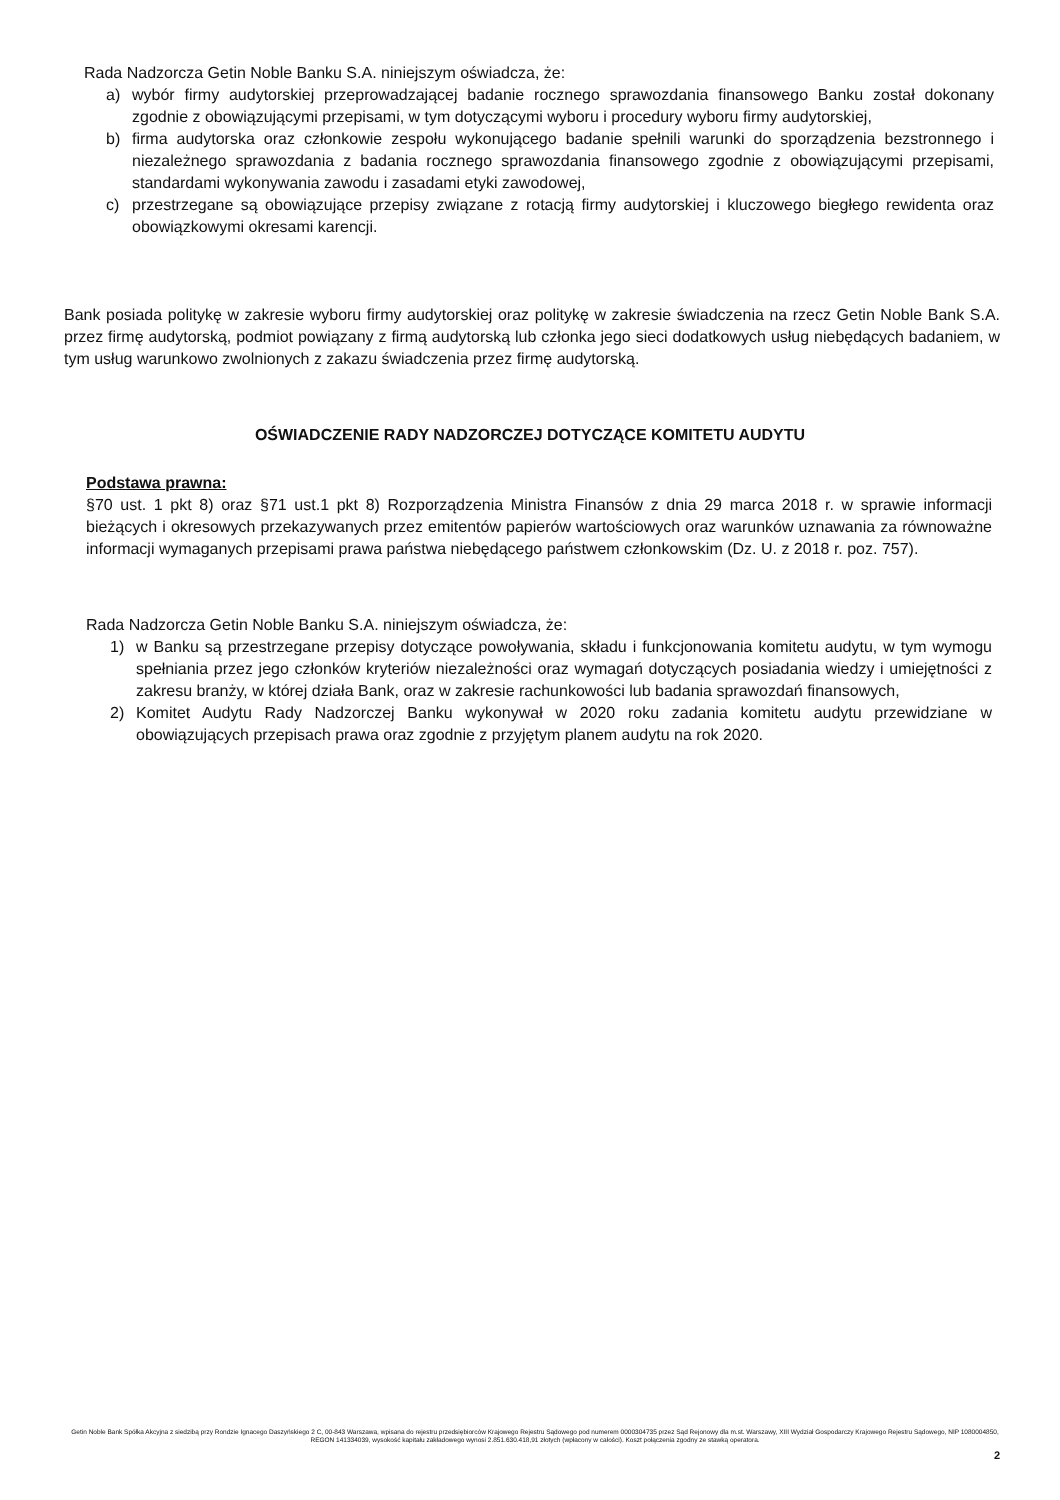Rada Nadzorcza Getin Noble Banku S.A. niniejszym oświadcza, że:
a) wybór firmy audytorskiej przeprowadzającej badanie rocznego sprawozdania finansowego Banku został dokonany zgodnie z obowiązującymi przepisami, w tym dotyczącymi wyboru i procedury wyboru firmy audytorskiej,
b) firma audytorska oraz członkowie zespołu wykonującego badanie spełnili warunki do sporządzenia bezstronnego i niezależnego sprawozdania z badania rocznego sprawozdania finansowego zgodnie z obowiązującymi przepisami, standardami wykonywania zawodu i zasadami etyki zawodowej,
c) przestrzegane są obowiązujące przepisy związane z rotacją firmy audytorskiej i kluczowego biegłego rewidenta oraz obowiązkowymi okresami karencji.
Bank posiada politykę w zakresie wyboru firmy audytorskiej oraz politykę w zakresie świadczenia na rzecz Getin Noble Bank S.A. przez firmę audytorską, podmiot powiązany z firmą audytorską lub członka jego sieci dodatkowych usług niebędących badaniem, w tym usług warunkowo zwolnionych z zakazu świadczenia przez firmę audytorską.
OŚWIADCZENIE RADY NADZORCZEJ DOTYCZĄCE KOMITETU AUDYTU
Podstawa prawna:
§70 ust. 1 pkt 8) oraz §71 ust.1 pkt 8) Rozporządzenia Ministra Finansów z dnia 29 marca 2018 r. w sprawie informacji bieżących i okresowych przekazywanych przez emitentów papierów wartościowych oraz warunków uznawania za równoważne informacji wymaganych przepisami prawa państwa niebędącego państwem członkowskim (Dz. U. z 2018 r. poz. 757).
Rada Nadzorcza Getin Noble Banku S.A. niniejszym oświadcza, że:
1) w Banku są przestrzegane przepisy dotyczące powoływania, składu i funkcjonowania komitetu audytu, w tym wymogu spełniania przez jego członków kryteriów niezależności oraz wymagań dotyczących posiadania wiedzy i umiejętności z zakresu branży, w której działa Bank, oraz w zakresie rachunkowości lub badania sprawozdań finansowych,
2) Komitet Audytu Rady Nadzorczej Banku wykonywał w 2020 roku zadania komitetu audytu przewidziane w obowiązujących przepisach prawa oraz zgodnie z przyjętym planem audytu na rok 2020.
Getin Noble Bank Spółka Akcyjna z siedzibą przy Rondzie Ignacego Daszyńskiego 2 C, 00-843 Warszawa, wpisana do rejestru przedsiębiorców Krajowego Rejestru Sądowego pod numerem 0000304735 przez Sąd Rejonowy dla m.st. Warszawy, XIII Wydział Gospodarczy Krajowego Rejestru Sądowego, NIP 1080004850, REGON 141334039, wysokość kapitału zakładowego wynosi 2.851.630.418,91 złotych (wpłacony w całości). Koszt połączenia zgodny ze stawką operatora.
2